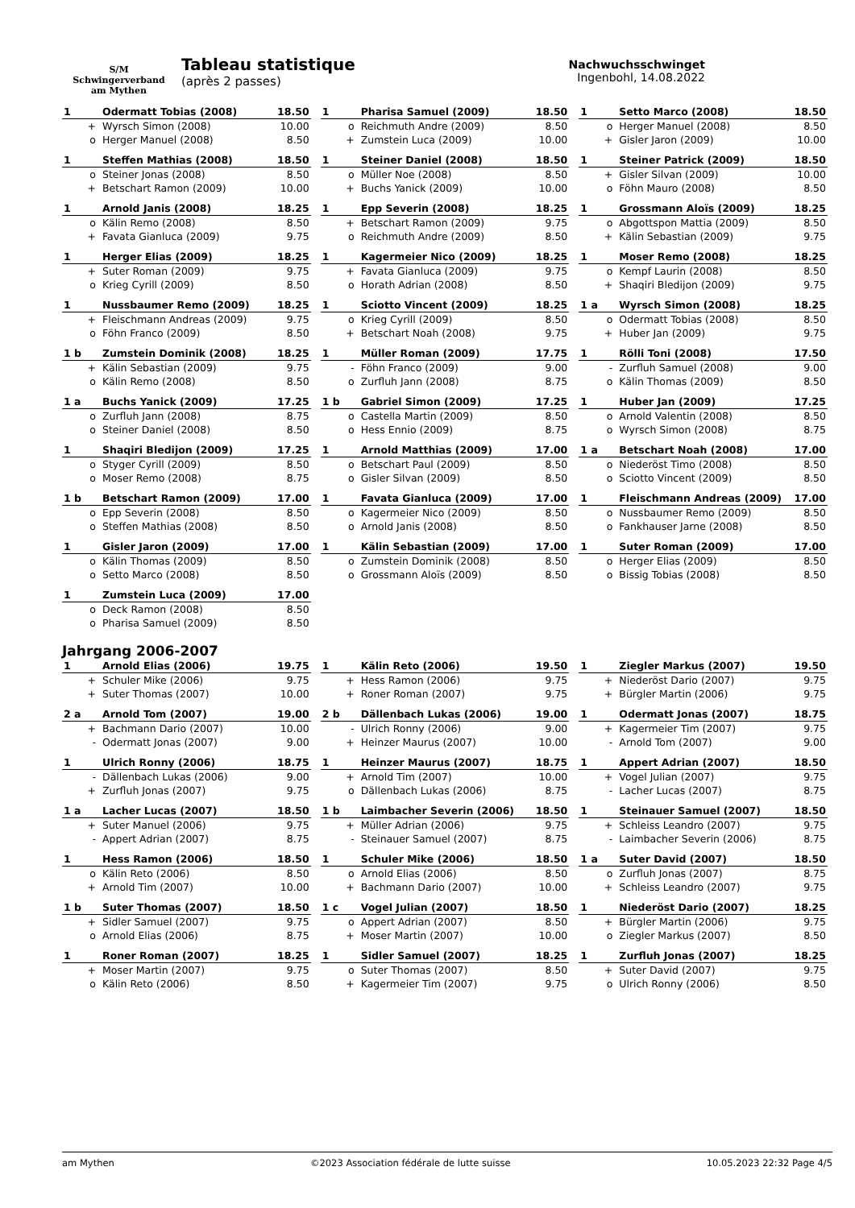S/M
Schwingerverband
am Mythen
Tableau statistique
(après 2 passes)
Nachwuchsschwinget
Ingenbohl, 14.08.2022
| 1 | Odermatt Tobias (2008) | 18.50 |
| + | Wyrsch Simon (2008) | 10.00 |
| o | Herger Manuel (2008) | 8.50 |
| 1 | Pharisa Samuel (2009) | 18.50 |
| o | Reichmuth Andre (2009) | 8.50 |
| + | Zumstein Luca (2009) | 10.00 |
| 1 | Setto Marco (2008) | 18.50 |
| o | Herger Manuel (2008) | 8.50 |
| + | Gisler Jaron (2009) | 10.00 |
| 1 | Steffen Mathias (2008) | 18.50 |
| o | Steiner Jonas (2008) | 8.50 |
| + | Betschart Ramon (2009) | 10.00 |
| 1 | Steiner Daniel (2008) | 18.50 |
| o | Müller Noe (2008) | 8.50 |
| + | Buchs Yanick (2009) | 10.00 |
| 1 | Steiner Patrick (2009) | 18.50 |
| + | Gisler Silvan (2009) | 10.00 |
| o | Föhn Mauro (2008) | 8.50 |
| 1 | Arnold Janis (2008) | 18.25 |
| o | Kälin Remo (2008) | 8.50 |
| + | Favata Gianluca (2009) | 9.75 |
| 1 | Epp Severin (2008) | 18.25 |
| + | Betschart Ramon (2009) | 9.75 |
| o | Reichmuth Andre (2009) | 8.50 |
| 1 | Grossmann Aloïs (2009) | 18.25 |
| o | Abgottspon Mattia (2009) | 8.50 |
| + | Kälin Sebastian (2009) | 9.75 |
| 1 | Herger Elias (2009) | 18.25 |
| + | Suter Roman (2009) | 9.75 |
| o | Krieg Cyrill (2009) | 8.50 |
| 1 | Kagermeier Nico (2009) | 18.25 |
| + | Favata Gianluca (2009) | 9.75 |
| o | Horath Adrian (2008) | 8.50 |
| 1 | Moser Remo (2008) | 18.25 |
| o | Kempf Laurin (2008) | 8.50 |
| + | Shaqiri Bledijon (2009) | 9.75 |
| 1 | Nussbaumer Remo (2009) | 18.25 |
| + | Fleischmann Andreas (2009) | 9.75 |
| o | Föhn Franco (2009) | 8.50 |
| 1 | Sciotto Vincent (2009) | 18.25 |
| o | Krieg Cyrill (2009) | 8.50 |
| + | Betschart Noah (2008) | 9.75 |
| 1 a | Wyrsch Simon (2008) | 18.25 |
| o | Odermatt Tobias (2008) | 8.50 |
| + | Huber Jan (2009) | 9.75 |
| 1 b | Zumstein Dominik (2008) | 18.25 |
| + | Kälin Sebastian (2009) | 9.75 |
| o | Kälin Remo (2008) | 8.50 |
| 1 | Müller Roman (2009) | 17.75 |
| - | Föhn Franco (2009) | 9.00 |
| o | Zurfluh Jann (2008) | 8.75 |
| 1 | Rölli Toni (2008) | 17.50 |
| - | Zurfluh Samuel (2008) | 9.00 |
| o | Kälin Thomas (2009) | 8.50 |
| 1 a | Buchs Yanick (2009) | 17.25 |
| o | Zurfluh Jann (2008) | 8.75 |
| o | Steiner Daniel (2008) | 8.50 |
| 1 b | Gabriel Simon (2009) | 17.25 |
| o | Castella Martin (2009) | 8.50 |
| o | Hess Ennio (2009) | 8.75 |
| 1 | Huber Jan (2009) | 17.25 |
| o | Arnold Valentin (2008) | 8.50 |
| o | Wyrsch Simon (2008) | 8.75 |
| 1 | Shaqiri Bledijon (2009) | 17.25 |
| o | Styger Cyrill (2009) | 8.50 |
| o | Moser Remo (2008) | 8.75 |
| 1 | Arnold Matthias (2009) | 17.00 |
| o | Betschart Paul (2009) | 8.50 |
| o | Gisler Silvan (2009) | 8.50 |
| 1 a | Betschart Noah (2008) | 17.00 |
| o | Niederöst Timo (2008) | 8.50 |
| o | Sciotto Vincent (2009) | 8.50 |
| 1 b | Betschart Ramon (2009) | 17.00 |
| o | Epp Severin (2008) | 8.50 |
| o | Steffen Mathias (2008) | 8.50 |
| 1 | Favata Gianluca (2009) | 17.00 |
| o | Kagermeier Nico (2009) | 8.50 |
| o | Arnold Janis (2008) | 8.50 |
| 1 | Fleischmann Andreas (2009) | 17.00 |
| o | Nussbaumer Remo (2009) | 8.50 |
| o | Fankhauser Jarne (2008) | 8.50 |
| 1 | Gisler Jaron (2009) | 17.00 |
| o | Kälin Thomas (2009) | 8.50 |
| o | Setto Marco (2008) | 8.50 |
| 1 | Kälin Sebastian (2009) | 17.00 |
| o | Zumstein Dominik (2008) | 8.50 |
| o | Grossmann Aloïs (2009) | 8.50 |
| 1 | Suter Roman (2009) | 17.00 |
| o | Herger Elias (2009) | 8.50 |
| o | Bissig Tobias (2008) | 8.50 |
| 1 | Zumstein Luca (2009) | 17.00 |
| o | Deck Ramon (2008) | 8.50 |
| o | Pharisa Samuel (2009) | 8.50 |
Jahrgang 2006-2007
| 1 | Arnold Elias (2006) | 19.75 |
| + | Schuler Mike (2006) | 9.75 |
| + | Suter Thomas (2007) | 10.00 |
| 1 | Kälin Reto (2006) | 19.50 |
| + | Hess Ramon (2006) | 9.75 |
| + | Roner Roman (2007) | 9.75 |
| 1 | Ziegler Markus (2007) | 19.50 |
| + | Niederöst Dario (2007) | 9.75 |
| + | Bürgler Martin (2006) | 9.75 |
| 2 a | Arnold Tom (2007) | 19.00 |
| + | Bachmann Dario (2007) | 10.00 |
| - | Odermatt Jonas (2007) | 9.00 |
| 2 b | Dällenbach Lukas (2006) | 19.00 |
| - | Ulrich Ronny (2006) | 9.00 |
| + | Heinzer Maurus (2007) | 10.00 |
| 1 | Odermatt Jonas (2007) | 18.75 |
| + | Kagermeier Tim (2007) | 9.75 |
| - | Arnold Tom (2007) | 9.00 |
| 1 | Ulrich Ronny (2006) | 18.75 |
| - | Dällenbach Lukas (2006) | 9.00 |
| + | Zurfluh Jonas (2007) | 9.75 |
| 1 | Heinzer Maurus (2007) | 18.75 |
| + | Arnold Tim (2007) | 10.00 |
| o | Dällenbach Lukas (2006) | 8.75 |
| 1 | Appert Adrian (2007) | 18.50 |
| + | Vogel Julian (2007) | 9.75 |
| - | Lacher Lucas (2007) | 8.75 |
| 1 a | Lacher Lucas (2007) | 18.50 |
| + | Suter Manuel (2006) | 9.75 |
| - | Appert Adrian (2007) | 8.75 |
| 1 b | Laimbacher Severin (2006) | 18.50 |
| + | Müller Adrian (2006) | 9.75 |
| - | Steinauer Samuel (2007) | 8.75 |
| 1 | Steinauer Samuel (2007) | 18.50 |
| + | Schleiss Leandro (2007) | 9.75 |
| - | Laimbacher Severin (2006) | 8.75 |
| 1 | Hess Ramon (2006) | 18.50 |
| o | Kälin Reto (2006) | 8.50 |
| + | Arnold Tim (2007) | 10.00 |
| 1 | Schuler Mike (2006) | 18.50 |
| o | Arnold Elias (2006) | 8.50 |
| + | Bachmann Dario (2007) | 10.00 |
| 1 a | Suter David (2007) | 18.50 |
| o | Zurfluh Jonas (2007) | 8.75 |
| + | Schleiss Leandro (2007) | 9.75 |
| 1 b | Suter Thomas (2007) | 18.50 |
| + | Sidler Samuel (2007) | 9.75 |
| o | Arnold Elias (2006) | 8.75 |
| 1 c | Vogel Julian (2007) | 18.50 |
| o | Appert Adrian (2007) | 8.50 |
| + | Moser Martin (2007) | 10.00 |
| 1 | Niederöst Dario (2007) | 18.25 |
| + | Bürgler Martin (2006) | 9.75 |
| o | Ziegler Markus (2007) | 8.50 |
| 1 | Roner Roman (2007) | 18.25 |
| + | Moser Martin (2007) | 9.75 |
| o | Kälin Reto (2006) | 8.50 |
| 1 | Sidler Samuel (2007) | 18.25 |
| o | Suter Thomas (2007) | 8.50 |
| + | Kagermeier Tim (2007) | 9.75 |
| 1 | Zurfluh Jonas (2007) | 18.25 |
| + | Suter David (2007) | 9.75 |
| o | Ulrich Ronny (2006) | 8.50 |
am Mythen ©2023 Association fédérale de lutte suisse 10.05.2023 22:32 Page 4/5